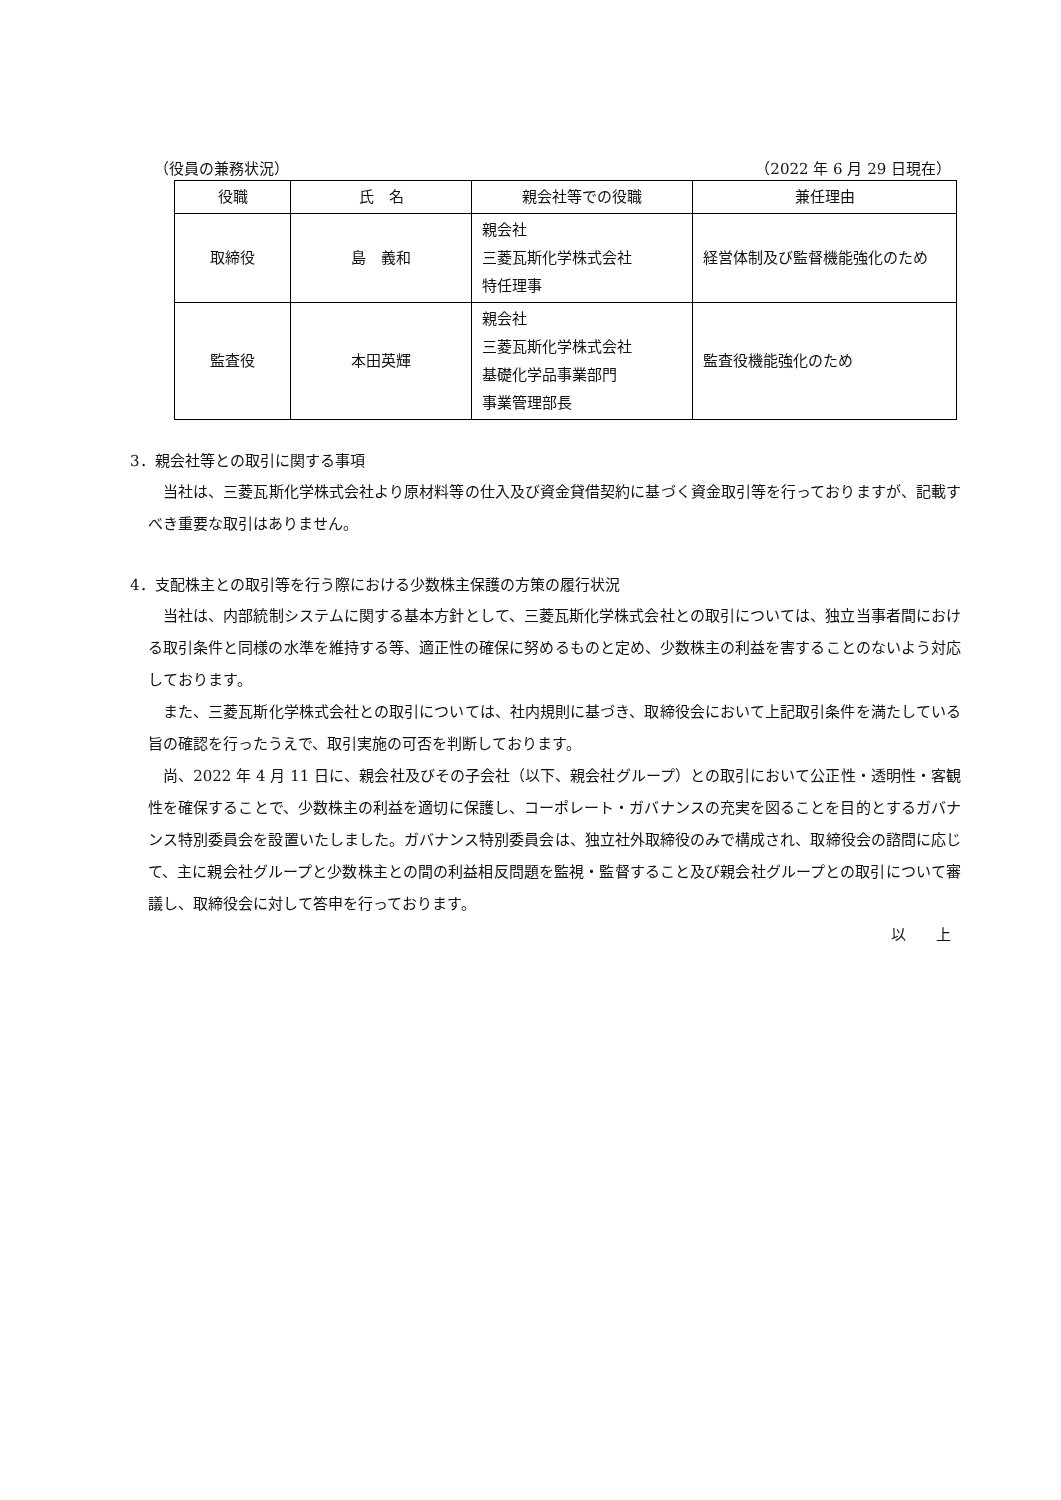（役員の兼務状況） （2022 年 6 月 29 日現在）
| 役職 | 氏 名 | 親会社等での役職 | 兼任理由 |
| --- | --- | --- | --- |
| 取締役 | 島 義和 | 親会社 三菱瓦斯化学株式会社 特任理事 | 経営体制及び監督機能強化のため |
| 監査役 | 本田英輝 | 親会社 三菱瓦斯化学株式会社 基礎化学品事業部門 事業管理部長 | 監査役機能強化のため |
3．親会社等との取引に関する事項
当社は、三菱瓦斯化学株式会社より原材料等の仕入及び資金貸借契約に基づく資金取引等を行っておりますが、記載すべき重要な取引はありません。
4．支配株主との取引等を行う際における少数株主保護の方策の履行状況
当社は、内部統制システムに関する基本方針として、三菱瓦斯化学株式会社との取引については、独立当事者間における取引条件と同様の水準を維持する等、適正性の確保に努めるものと定め、少数株主の利益を害することのないよう対応しております。
また、三菱瓦斯化学株式会社との取引については、社内規則に基づき、取締役会において上記取引条件を満たしている旨の確認を行ったうえで、取引実施の可否を判断しております。
尚、2022 年 4 月 11 日に、親会社及びその子会社（以下、親会社グループ）との取引において公正性・透明性・客観性を確保することで、少数株主の利益を適切に保護し、コーポレート・ガバナンスの充実を図ることを目的とするガバナンス特別委員会を設置いたしました。ガバナンス特別委員会は、独立社外取締役のみで構成され、取締役会の諮問に応じて、主に親会社グループと少数株主との間の利益相反問題を監視・監督すること及び親会社グループとの取引について審議し、取締役会に対して答申を行っております。
以　　上